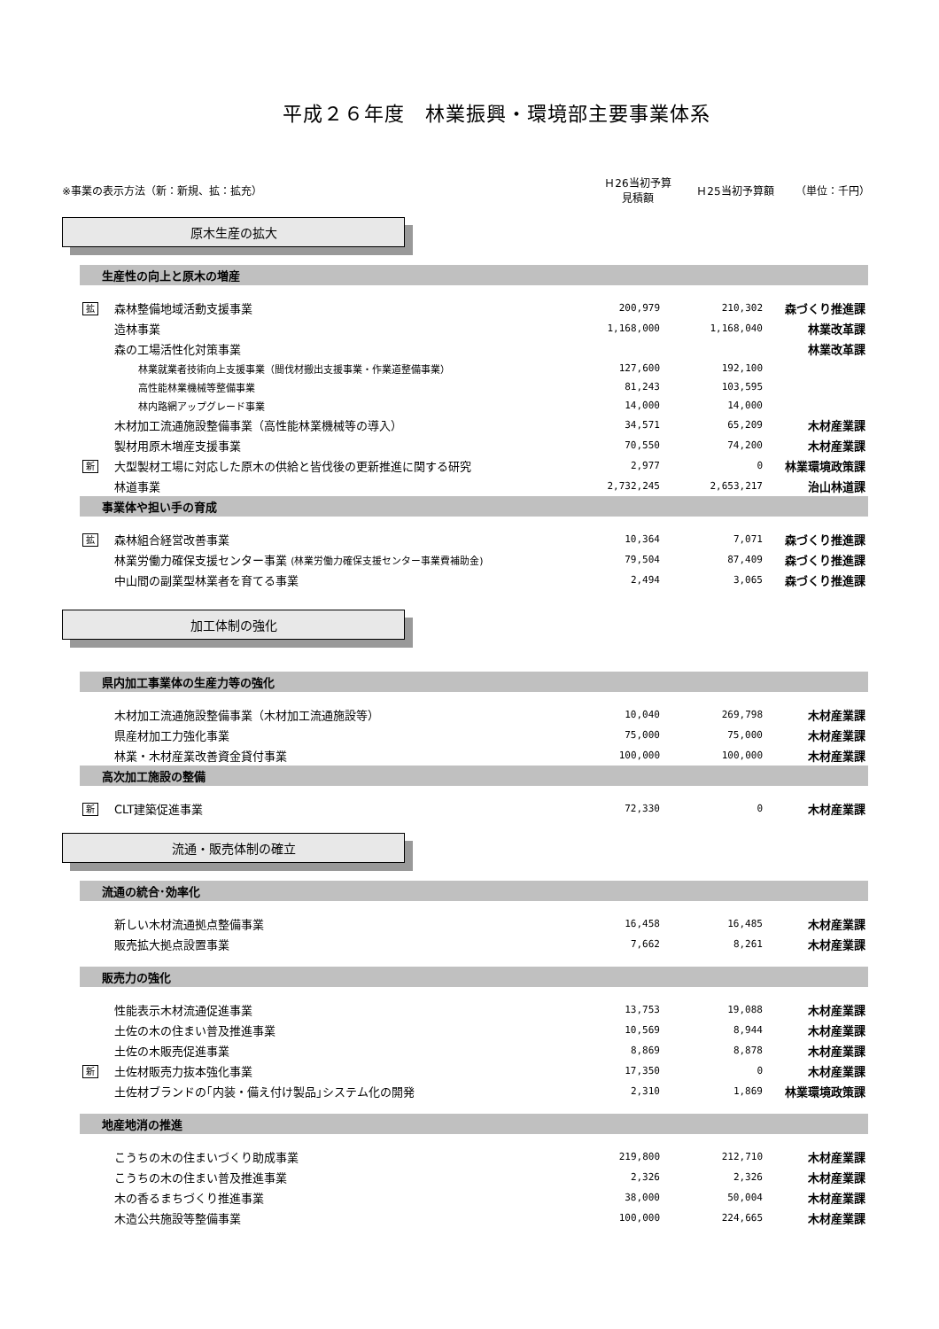平成２６年度　林業振興・環境部主要事業体系
※事業の表示方法（新：新規、拡：拡充）
Ｈ26当初予算
見積額
Ｈ25当初予算額 （単位：千円）
原木生産の拡大
| 生産性の向上と原木の増産 | | | | |
| 拡 | 森林整備地域活動支援事業 | 200,979 | 210,302 | 森づくり推進課 |
| | 造林事業 | 1,168,000 | 1,168,040 | 林業改革課 |
| | 森の工場活性化対策事業 | | | 林業改革課 |
| | 林業就業者技術向上支援事業（間伐材搬出支援事業・作業道整備事業） | 127,600 | 192,100 | |
| | 高性能林業機械等整備事業 | 81,243 | 103,595 | |
| | 林内路網アップグレード事業 | 14,000 | 14,000 | |
| | 木材加工流通施設整備事業（高性能林業機械等の導入） | 34,571 | 65,209 | 木材産業課 |
| | 製材用原木増産支援事業 | 70,550 | 74,200 | 木材産業課 |
| 新 | 大型製材工場に対応した原木の供給と皆伐後の更新推進に関する研究 | 2,977 | 0 | 林業環境政策課 |
| | 林道事業 | 2,732,245 | 2,653,217 | 治山林道課 |
| 事業体や担い手の育成 | | | | |
| 拡 | 森林組合経営改善事業 | 10,364 | 7,071 | 森づくり推進課 |
| | 林業労働力確保支援センター事業 (林業労働力確保支援センター事業費補助金) | 79,504 | 87,409 | 森づくり推進課 |
| | 中山間の副業型林業者を育てる事業 | 2,494 | 3,065 | 森づくり推進課 |
加工体制の強化
| 県内加工事業体の生産力等の強化 | | | | |
| | 木材加工流通施設整備事業（木材加工流通施設等） | 10,040 | 269,798 | 木材産業課 |
| | 県産材加工力強化事業 | 75,000 | 75,000 | 木材産業課 |
| | 林業・木材産業改善資金貸付事業 | 100,000 | 100,000 | 木材産業課 |
| 高次加工施設の整備 | | | | |
| 新 | CLT建築促進事業 | 72,330 | 0 | 木材産業課 |
流通・販売体制の確立
| 流通の統合･効率化 | | | | |
| | 新しい木材流通拠点整備事業 | 16,458 | 16,485 | 木材産業課 |
| | 販売拡大拠点設置事業 | 7,662 | 8,261 | 木材産業課 |
| 販売力の強化 | | | | |
| | 性能表示木材流通促進事業 | 13,753 | 19,088 | 木材産業課 |
| | 土佐の木の住まい普及推進事業 | 10,569 | 8,944 | 木材産業課 |
| | 土佐の木販売促進事業 | 8,869 | 8,878 | 木材産業課 |
| 新 | 土佐材販売力抜本強化事業 | 17,350 | 0 | 木材産業課 |
| | 土佐材ブランドの｢内装・備え付け製品｣システム化の開発 | 2,310 | 1,869 | 林業環境政策課 |
| 地産地消の推進 | | | | |
| | こうちの木の住まいづくり助成事業 | 219,800 | 212,710 | 木材産業課 |
| | こうちの木の住まい普及推進事業 | 2,326 | 2,326 | 木材産業課 |
| | 木の香るまちづくり推進事業 | 38,000 | 50,004 | 木材産業課 |
| | 木造公共施設等整備事業 | 100,000 | 224,665 | 木材産業課 |